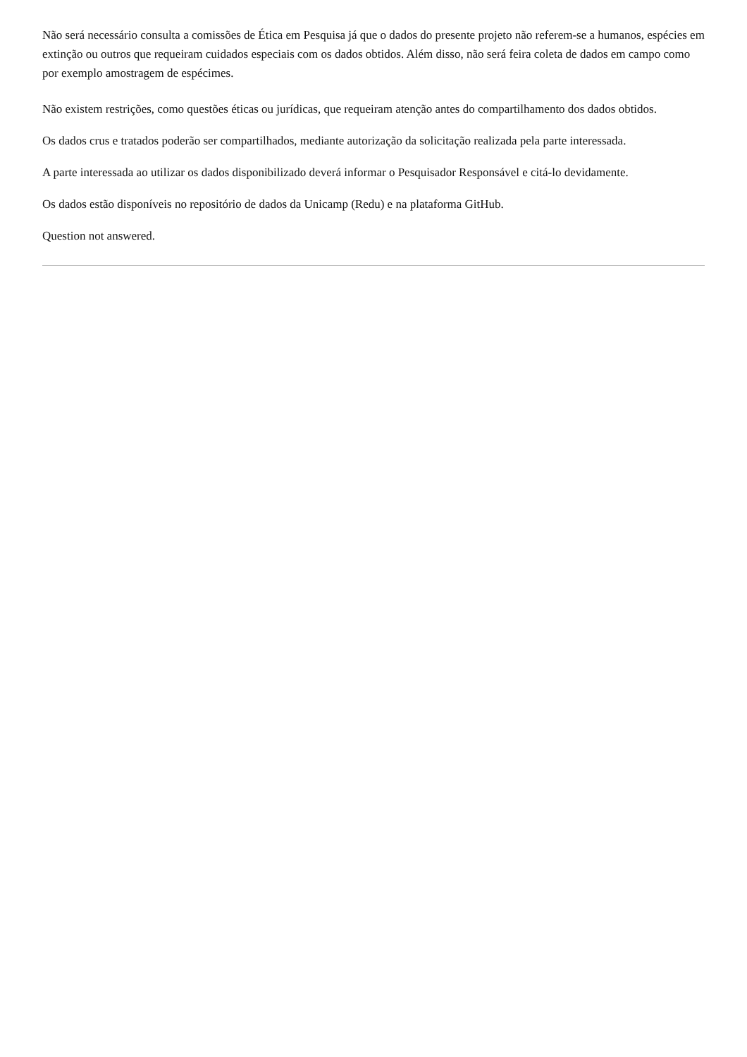Não será necessário consulta a comissões de Ética em Pesquisa já que o dados do presente projeto não referem-se a humanos, espécies em extinção ou outros que requeiram cuidados especiais com os dados obtidos. Além disso, não será feira coleta de dados em campo como por exemplo amostragem de espécimes.
Não existem restrições, como questões éticas ou jurídicas, que requeiram atenção antes do compartilhamento dos dados obtidos.
Os dados crus e tratados poderão ser compartilhados, mediante autorização da solicitação realizada pela parte interessada.
A parte interessada ao utilizar os dados disponibilizado deverá informar o Pesquisador Responsável e citá-lo devidamente.
Os dados estão disponíveis no repositório de dados da Unicamp (Redu) e na plataforma GitHub.
Question not answered.